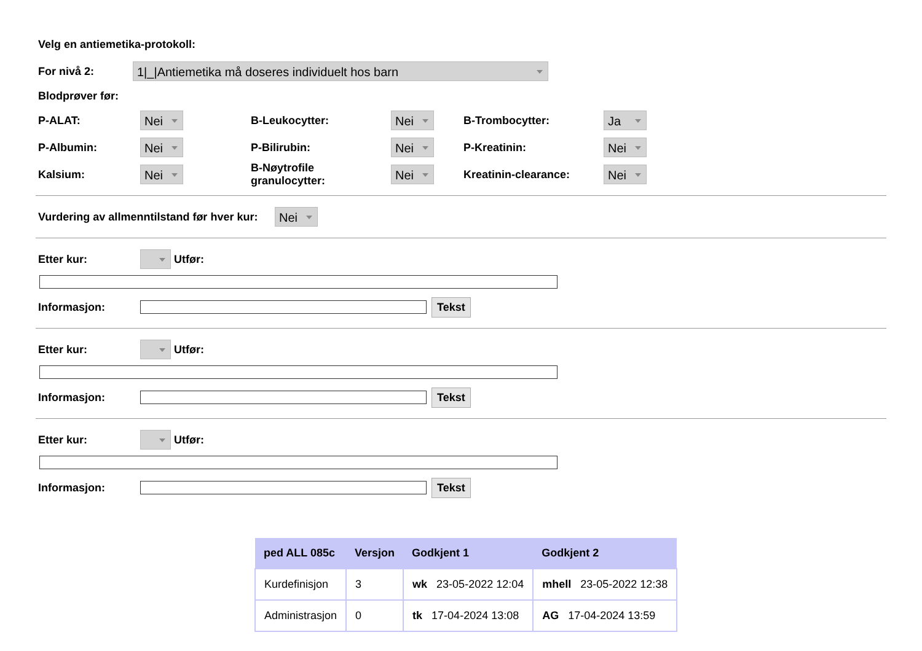Velg en antiemetika-protokoll:
For nivå 2: 1|_|Antiemetika må doseres individuelt hos barn
Blodprøver før:
P-ALAT: Nei
B-Leukocytter: Nei
B-Trombocytter: Ja
P-Albumin: Nei
P-Bilirubin: Nei
P-Kreatinin: Nei
Kalsium: Nei
B-Nøytrofile granulocytter: Nei
Kreatinin-clearance: Nei
Vurdering av allmenntilstand før hver kur: Nei
Etter kur: Utfør:
Informasjon: Tekst
Etter kur: Utfør:
Informasjon: Tekst
Etter kur: Utfør:
Informasjon: Tekst
| ped ALL 085c | Versjon | Godkjent 1 | Godkjent 2 |
| --- | --- | --- | --- |
| Kurdefinisjon | 3 | wk 23-05-2022 12:04 | mhell 23-05-2022 12:38 |
| Administrasjon | 0 | tk 17-04-2024 13:08 | AG 17-04-2024 13:59 |